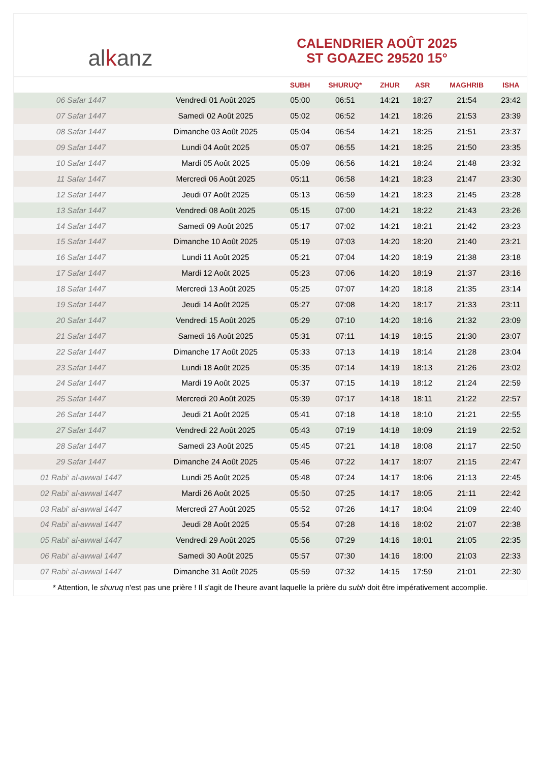al k anz
CALENDRIER AOÛT 2025
ST GOAZEC 29520 15°
| | | SUBH | SHURUQ* | ZHUR | ASR | MAGHRIB | ISHA |
| --- | --- | --- | --- | --- | --- | --- | --- |
| 06 Safar 1447 | Vendredi 01 Août 2025 | 05:00 | 06:51 | 14:21 | 18:27 | 21:54 | 23:42 |
| 07 Safar 1447 | Samedi 02 Août 2025 | 05:02 | 06:52 | 14:21 | 18:26 | 21:53 | 23:39 |
| 08 Safar 1447 | Dimanche 03 Août 2025 | 05:04 | 06:54 | 14:21 | 18:25 | 21:51 | 23:37 |
| 09 Safar 1447 | Lundi 04 Août 2025 | 05:07 | 06:55 | 14:21 | 18:25 | 21:50 | 23:35 |
| 10 Safar 1447 | Mardi 05 Août 2025 | 05:09 | 06:56 | 14:21 | 18:24 | 21:48 | 23:32 |
| 11 Safar 1447 | Mercredi 06 Août 2025 | 05:11 | 06:58 | 14:21 | 18:23 | 21:47 | 23:30 |
| 12 Safar 1447 | Jeudi 07 Août 2025 | 05:13 | 06:59 | 14:21 | 18:23 | 21:45 | 23:28 |
| 13 Safar 1447 | Vendredi 08 Août 2025 | 05:15 | 07:00 | 14:21 | 18:22 | 21:43 | 23:26 |
| 14 Safar 1447 | Samedi 09 Août 2025 | 05:17 | 07:02 | 14:21 | 18:21 | 21:42 | 23:23 |
| 15 Safar 1447 | Dimanche 10 Août 2025 | 05:19 | 07:03 | 14:20 | 18:20 | 21:40 | 23:21 |
| 16 Safar 1447 | Lundi 11 Août 2025 | 05:21 | 07:04 | 14:20 | 18:19 | 21:38 | 23:18 |
| 17 Safar 1447 | Mardi 12 Août 2025 | 05:23 | 07:06 | 14:20 | 18:19 | 21:37 | 23:16 |
| 18 Safar 1447 | Mercredi 13 Août 2025 | 05:25 | 07:07 | 14:20 | 18:18 | 21:35 | 23:14 |
| 19 Safar 1447 | Jeudi 14 Août 2025 | 05:27 | 07:08 | 14:20 | 18:17 | 21:33 | 23:11 |
| 20 Safar 1447 | Vendredi 15 Août 2025 | 05:29 | 07:10 | 14:20 | 18:16 | 21:32 | 23:09 |
| 21 Safar 1447 | Samedi 16 Août 2025 | 05:31 | 07:11 | 14:19 | 18:15 | 21:30 | 23:07 |
| 22 Safar 1447 | Dimanche 17 Août 2025 | 05:33 | 07:13 | 14:19 | 18:14 | 21:28 | 23:04 |
| 23 Safar 1447 | Lundi 18 Août 2025 | 05:35 | 07:14 | 14:19 | 18:13 | 21:26 | 23:02 |
| 24 Safar 1447 | Mardi 19 Août 2025 | 05:37 | 07:15 | 14:19 | 18:12 | 21:24 | 22:59 |
| 25 Safar 1447 | Mercredi 20 Août 2025 | 05:39 | 07:17 | 14:18 | 18:11 | 21:22 | 22:57 |
| 26 Safar 1447 | Jeudi 21 Août 2025 | 05:41 | 07:18 | 14:18 | 18:10 | 21:21 | 22:55 |
| 27 Safar 1447 | Vendredi 22 Août 2025 | 05:43 | 07:19 | 14:18 | 18:09 | 21:19 | 22:52 |
| 28 Safar 1447 | Samedi 23 Août 2025 | 05:45 | 07:21 | 14:18 | 18:08 | 21:17 | 22:50 |
| 29 Safar 1447 | Dimanche 24 Août 2025 | 05:46 | 07:22 | 14:17 | 18:07 | 21:15 | 22:47 |
| 01 Rabi‘ al-awwal 1447 | Lundi 25 Août 2025 | 05:48 | 07:24 | 14:17 | 18:06 | 21:13 | 22:45 |
| 02 Rabi‘ al-awwal 1447 | Mardi 26 Août 2025 | 05:50 | 07:25 | 14:17 | 18:05 | 21:11 | 22:42 |
| 03 Rabi‘ al-awwal 1447 | Mercredi 27 Août 2025 | 05:52 | 07:26 | 14:17 | 18:04 | 21:09 | 22:40 |
| 04 Rabi‘ al-awwal 1447 | Jeudi 28 Août 2025 | 05:54 | 07:28 | 14:16 | 18:02 | 21:07 | 22:38 |
| 05 Rabi‘ al-awwal 1447 | Vendredi 29 Août 2025 | 05:56 | 07:29 | 14:16 | 18:01 | 21:05 | 22:35 |
| 06 Rabi‘ al-awwal 1447 | Samedi 30 Août 2025 | 05:57 | 07:30 | 14:16 | 18:00 | 21:03 | 22:33 |
| 07 Rabi‘ al-awwal 1447 | Dimanche 31 Août 2025 | 05:59 | 07:32 | 14:15 | 17:59 | 21:01 | 22:30 |
* Attention, le shuruq n'est pas une prière ! Il s'agit de l'heure avant laquelle la prière du subh doit être impérativement accomplie.